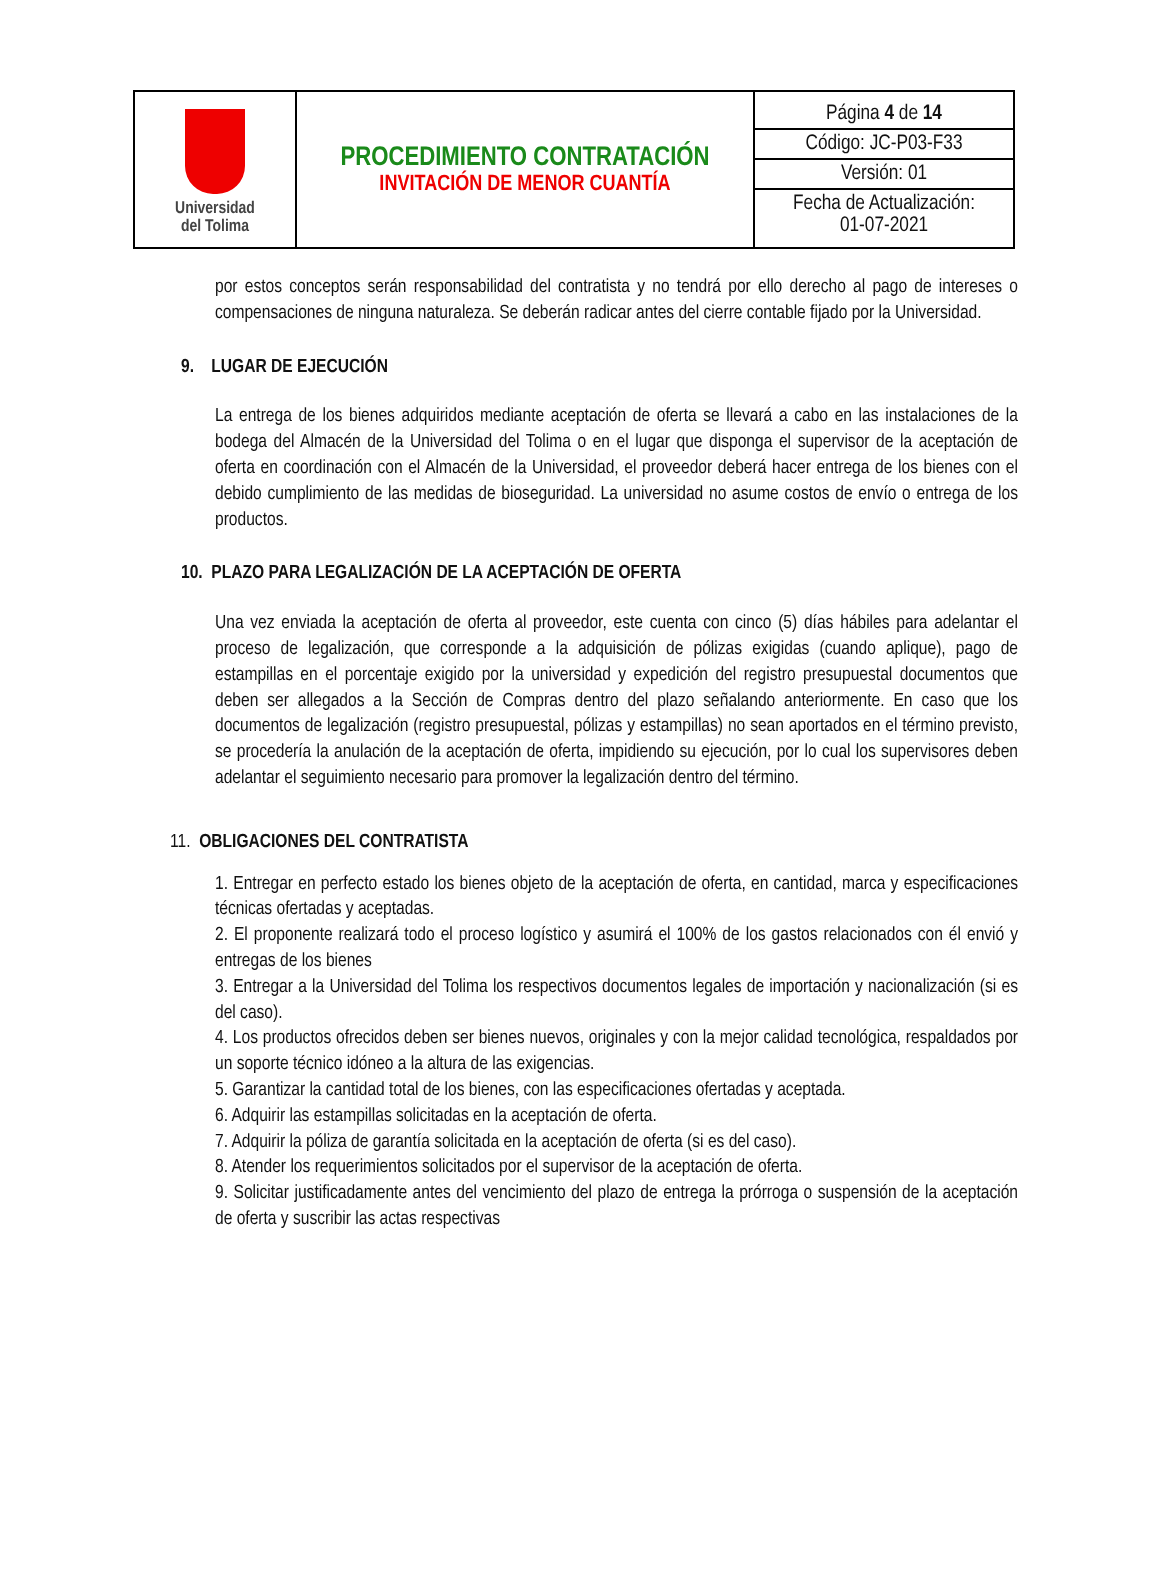| Universidad del Tolima | PROCEDIMIENTO CONTRATACIÓN INVITACIÓN DE MENOR CUANTÍA | Página 4 de 14 Código: JC-P03-F33 Versión: 01 Fecha de Actualización: 01-07-2021 |
por estos conceptos serán responsabilidad del contratista y no tendrá por ello derecho al pago de intereses o compensaciones de ninguna naturaleza. Se deberán radicar antes del cierre contable fijado por la Universidad.
9. LUGAR DE EJECUCIÓN
La entrega de los bienes adquiridos mediante aceptación de oferta se llevará a cabo en las instalaciones de la bodega del Almacén de la Universidad del Tolima o en el lugar que disponga el supervisor de la aceptación de oferta en coordinación con el Almacén de la Universidad, el proveedor deberá hacer entrega de los bienes con el debido cumplimiento de las medidas de bioseguridad. La universidad no asume costos de envío o entrega de los productos.
10. PLAZO PARA LEGALIZACIÓN DE LA ACEPTACIÓN DE OFERTA
Una vez enviada la aceptación de oferta al proveedor, este cuenta con cinco (5) días hábiles para adelantar el proceso de legalización, que corresponde a la adquisición de pólizas exigidas (cuando aplique), pago de estampillas en el porcentaje exigido por la universidad y expedición del registro presupuestal documentos que deben ser allegados a la Sección de Compras dentro del plazo señalando anteriormente. En caso que los documentos de legalización (registro presupuestal, pólizas y estampillas) no sean aportados en el término previsto, se procedería la anulación de la aceptación de oferta, impidiendo su ejecución, por lo cual los supervisores deben adelantar el seguimiento necesario para promover la legalización dentro del término.
11. OBLIGACIONES DEL CONTRATISTA
1. Entregar en perfecto estado los bienes objeto de la aceptación de oferta, en cantidad, marca y especificaciones técnicas ofertadas y aceptadas.
2. El proponente realizará todo el proceso logístico y asumirá el 100% de los gastos relacionados con él envió y entregas de los bienes
3. Entregar a la Universidad del Tolima los respectivos documentos legales de importación y nacionalización (si es del caso).
4. Los productos ofrecidos deben ser bienes nuevos, originales y con la mejor calidad tecnológica, respaldados por un soporte técnico idóneo a la altura de las exigencias.
5. Garantizar la cantidad total de los bienes, con las especificaciones ofertadas y aceptada.
6. Adquirir las estampillas solicitadas en la aceptación de oferta.
7. Adquirir la póliza de garantía solicitada en la aceptación de oferta (si es del caso).
8. Atender los requerimientos solicitados por el supervisor de la aceptación de oferta.
9. Solicitar justificadamente antes del vencimiento del plazo de entrega la prórroga o suspensión de la aceptación de oferta y suscribir las actas respectivas